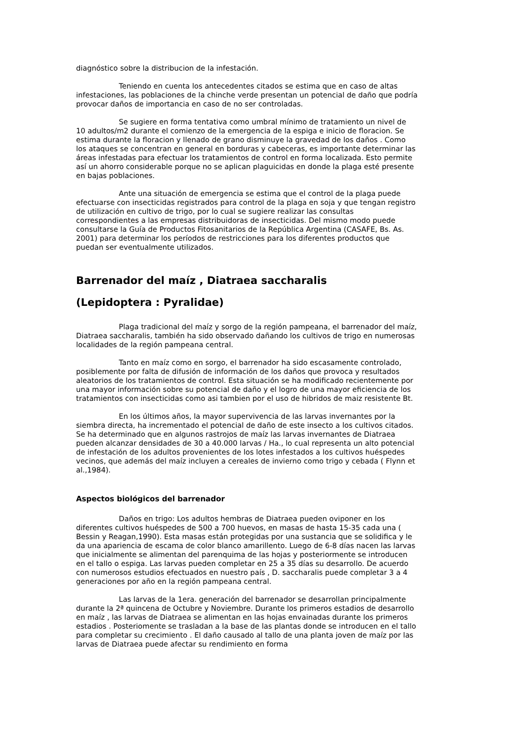diagnóstico sobre la distribucion de la infestación.
Teniendo en cuenta los antecedentes citados se estima que en caso de altas infestaciones, las poblaciones de la chinche verde presentan un potencial de daño que podría provocar daños de importancia en caso de no ser controladas.
Se sugiere en forma tentativa como umbral mínimo de tratamiento un nivel de 10 adultos/m2 durante el comienzo de la emergencia de la espiga e inicio de floracion. Se estima durante la floracion y llenado de grano disminuye la gravedad de los daños . Como los ataques se concentran en general en borduras y cabeceras, es importante determinar las áreas infestadas para efectuar los tratamientos de control en forma localizada. Esto permite así un ahorro considerable porque no se aplican plaguicidas en donde la plaga esté presente en bajas poblaciones.
Ante una situación de emergencia se estima que el control de la plaga puede efectuarse con insecticidas registrados para control de la plaga en soja y que tengan registro de utilización en cultivo de trigo, por lo cual se sugiere realizar las consultas correspondientes a las empresas distribuidoras de insecticidas. Del mismo modo puede consultarse la Guía de Productos Fitosanitarios de la República Argentina (CASAFE, Bs. As. 2001) para determinar los períodos de restricciones para los diferentes productos que puedan ser eventualmente utilizados.
Barrenador del maíz , Diatraea saccharalis
(Lepidoptera : Pyralidae)
Plaga tradicional del maíz y sorgo de la región pampeana, el barrenador del maíz, Diatraea saccharalis, también ha sido observado dañando los cultivos de trigo en numerosas localidades de la región pampeana central.
Tanto en maíz como en sorgo, el barrenador ha sido escasamente controlado, posiblemente por falta de difusión de información de los daños que provoca y resultados aleatorios de los tratamientos de control. Esta situación se ha modificado recientemente por una mayor información sobre su potencial de daño y el logro de una mayor eficiencia de los tratamientos con insecticidas como asi tambien por el uso de hibridos de maiz resistente Bt.
En los últimos años, la mayor supervivencia de las larvas invernantes por la siembra directa, ha incrementado el potencial de daño de este insecto a los cultivos citados. Se ha determinado que en algunos rastrojos de maíz las larvas invernantes de Diatraea pueden alcanzar densidades de 30 a 40.000 larvas / Ha., lo cual representa un alto potencial de infestación de los adultos provenientes de los lotes infestados a los cultivos huéspedes vecinos, que además del maíz incluyen a cereales de invierno como trigo y cebada ( Flynn et al.,1984).
Aspectos biológicos del barrenador
Daños en trigo: Los adultos hembras de Diatraea pueden oviponer en los diferentes cultivos huéspedes de 500 a 700 huevos, en masas de hasta 15-35 cada una ( Bessin y Reagan,1990). Esta masas están protegidas por una sustancia que se solidifica y le da una apariencia de escama de color blanco amarillento. Luego de 6-8 días nacen las larvas que inicialmente se alimentan del parenquima de las hojas y posteriormente se introducen en el tallo o espiga. Las larvas pueden completar en 25 a 35 días su desarrollo. De acuerdo con numerosos estudios efectuados en nuestro país , D. saccharalis puede completar 3 a 4 generaciones por año en la región pampeana central.
Las larvas de la 1era. generación del barrenador se desarrollan principalmente durante la 2ª quincena de Octubre y Noviembre. Durante los primeros estadios de desarrollo en maíz , las larvas de Diatraea se alimentan en las hojas envainadas durante los primeros estadios . Posteriomente se trasladan a la base de las plantas donde se introducen en el tallo para completar su crecimiento . El daño causado al tallo de una planta joven de maíz por las larvas de Diatraea puede afectar su rendimiento en forma